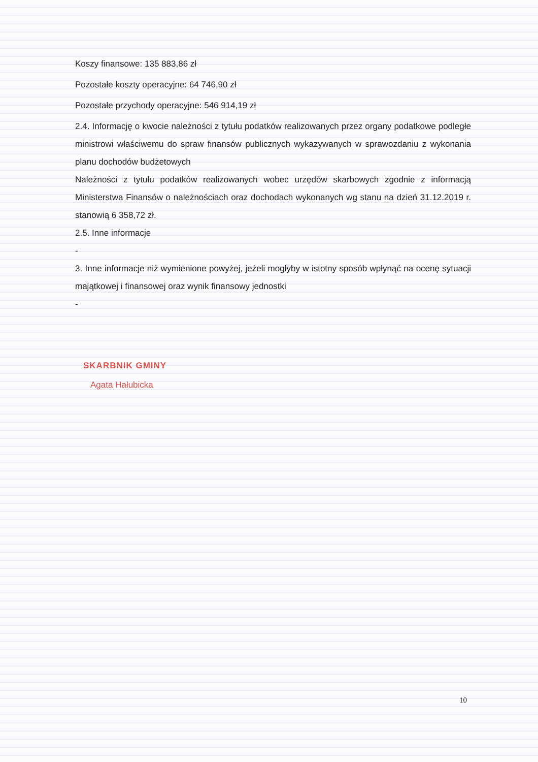Koszy finansowe: 135 883,86 zł
Pozostałe koszty operacyjne: 64 746,90 zł
Pozostałe przychody operacyjne: 546 914,19 zł
2.4. Informację o kwocie należności z tytułu podatków realizowanych przez organy podatkowe podległe ministrowi właściwemu do spraw finansów publicznych wykazywanych w sprawozdaniu z wykonania planu dochodów budżetowych
Należności z tytułu podatków realizowanych wobec urzędów skarbowych zgodnie z informacją Ministerstwa Finansów o należnościach oraz dochodach wykonanych wg stanu na dzień 31.12.2019 r. stanowią 6 358,72 zł.
2.5. Inne informacje
-
3. Inne informacje niż wymienione powyżej, jeżeli mogłyby w istotny sposób wpłynąć na ocenę sytuacji majątkowej i finansowej oraz wynik finansowy jednostki
-
SKARBNIK GMINY
Agata Hałubicka
10